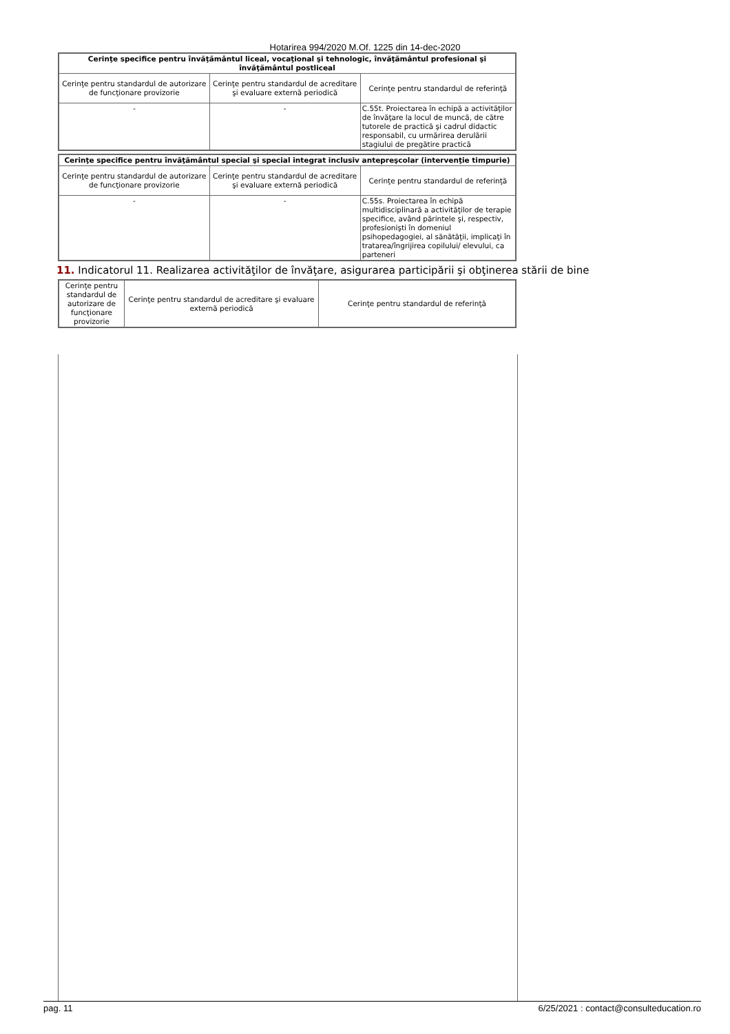Hotarirea 994/2020 M.Of. 1225 din 14-dec-2020
| Cerinţe specifice pentru învăţământul liceal, vocaţional şi tehnologic, învăţământul profesional şi învăţământul postliceal | | |
| --- | --- | --- |
| Cerinţe pentru standardul de autorizare de funcţionare provizorie | Cerinţe pentru standardul de acreditare şi evaluare externă periodică | Cerinţe pentru standardul de referinţă |
| - | - | C.55t. Proiectarea în echipă a activităţilor de învăţare la locul de muncă, de către tutorele de practică şi cadrul didactic responsabil, cu urmărirea derulării stagiului de pregătire practică |
| Cerinţe specifice pentru învăţământul special şi special integrat inclusiv antepreşcolar (intervenţie timpurie) | | |
| --- | --- | --- |
| Cerinţe pentru standardul de autorizare de funcţionare provizorie | Cerinţe pentru standardul de acreditare şi evaluare externă periodică | Cerinţe pentru standardul de referinţă |
| - | - | C.55s. Proiectarea în echipă multidisciplinară a activităţilor de terapie specifice, având părintele şi, respectiv, profesionişti în domeniul psihopedagogiei, al sănătăţii, implicaţi în tratarea/îngrijirea copilului/ elevului, ca parteneri |
11. Indicatorul 11. Realizarea activităţilor de învăţare, asigurarea participării şi obţinerea stării de bine
| Cerinţe pentru standardul de autorizare de funcţionare provizorie | Cerinţe pentru standardul de acreditare şi evaluare externă periodică | Cerinţe pentru standardul de referinţă |
pag. 11 6/25/2021 : contact@consulteducation.ro